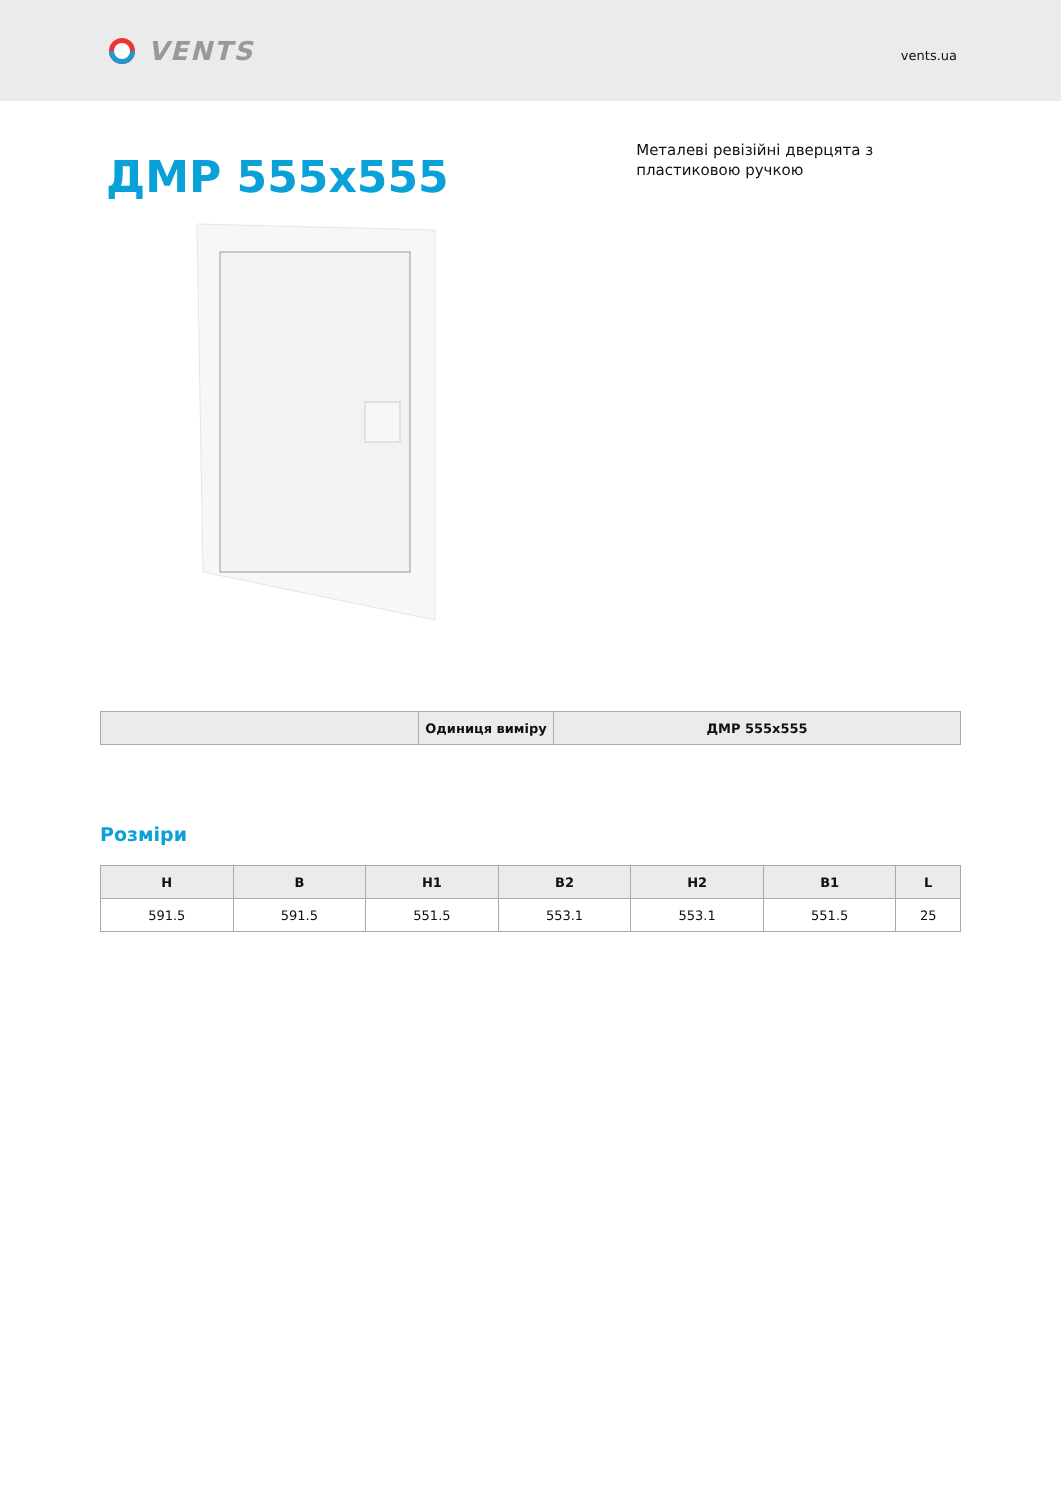VENTS
vents.ua
ДМР 555x555
Металеві ревізійні дверцята з пластиковою ручкою
| | Одиниця виміру | ДМР 555x555 |
| --- | --- | --- |
Розміри
| H | B | H1 | B2 | H2 | B1 | L |
| --- | --- | --- | --- | --- | --- | --- |
| 591.5 | 591.5 | 551.5 | 553.1 | 553.1 | 551.5 | 25 |